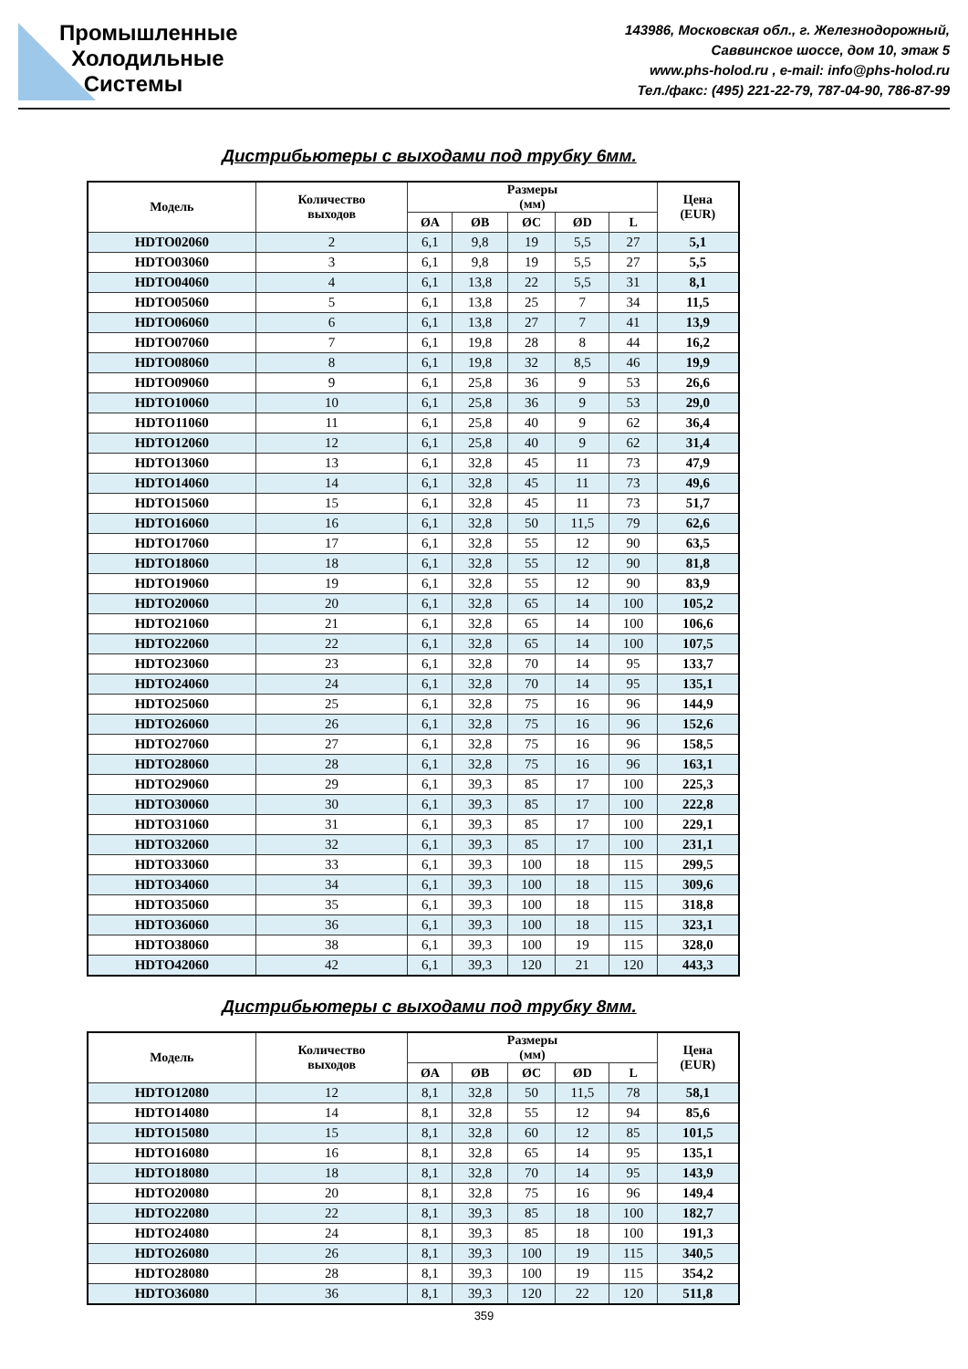Промышленные
Холодильные
Системы
143986, Московская обл., г. Железнодорожный,
Саввинское шоссе, дом 10, этаж 5
www.phs-holod.ru , e-mail: info@phs-holod.ru
Тел./факс: (495) 221-22-79, 787-04-90, 786-87-99
Дистрибьютеры с выходами под трубку 6мм.
| Модель | Количество выходов | Размеры (мм) | | | | | Цена (EUR) |
| --- | --- | --- | --- | --- | --- | --- | --- |
| | | ØA | ØB | ØC | ØD | L | |
| HDTO02060 | 2 | 6,1 | 9,8 | 19 | 5,5 | 27 | 5,1 |
| HDTO03060 | 3 | 6,1 | 9,8 | 19 | 5,5 | 27 | 5,5 |
| HDTO04060 | 4 | 6,1 | 13,8 | 22 | 5,5 | 31 | 8,1 |
| HDTO05060 | 5 | 6,1 | 13,8 | 25 | 7 | 34 | 11,5 |
| HDTO06060 | 6 | 6,1 | 13,8 | 27 | 7 | 41 | 13,9 |
| HDTO07060 | 7 | 6,1 | 19,8 | 28 | 8 | 44 | 16,2 |
| HDTO08060 | 8 | 6,1 | 19,8 | 32 | 8,5 | 46 | 19,9 |
| HDTO09060 | 9 | 6,1 | 25,8 | 36 | 9 | 53 | 26,6 |
| HDTO10060 | 10 | 6,1 | 25,8 | 36 | 9 | 53 | 29,0 |
| HDTO11060 | 11 | 6,1 | 25,8 | 40 | 9 | 62 | 36,4 |
| HDTO12060 | 12 | 6,1 | 25,8 | 40 | 9 | 62 | 31,4 |
| HDTO13060 | 13 | 6,1 | 32,8 | 45 | 11 | 73 | 47,9 |
| HDTO14060 | 14 | 6,1 | 32,8 | 45 | 11 | 73 | 49,6 |
| HDTO15060 | 15 | 6,1 | 32,8 | 45 | 11 | 73 | 51,7 |
| HDTO16060 | 16 | 6,1 | 32,8 | 50 | 11,5 | 79 | 62,6 |
| HDTO17060 | 17 | 6,1 | 32,8 | 55 | 12 | 90 | 63,5 |
| HDTO18060 | 18 | 6,1 | 32,8 | 55 | 12 | 90 | 81,8 |
| HDTO19060 | 19 | 6,1 | 32,8 | 55 | 12 | 90 | 83,9 |
| HDTO20060 | 20 | 6,1 | 32,8 | 65 | 14 | 100 | 105,2 |
| HDTO21060 | 21 | 6,1 | 32,8 | 65 | 14 | 100 | 106,6 |
| HDTO22060 | 22 | 6,1 | 32,8 | 65 | 14 | 100 | 107,5 |
| HDTO23060 | 23 | 6,1 | 32,8 | 70 | 14 | 95 | 133,7 |
| HDTO24060 | 24 | 6,1 | 32,8 | 70 | 14 | 95 | 135,1 |
| HDTO25060 | 25 | 6,1 | 32,8 | 75 | 16 | 96 | 144,9 |
| HDTO26060 | 26 | 6,1 | 32,8 | 75 | 16 | 96 | 152,6 |
| HDTO27060 | 27 | 6,1 | 32,8 | 75 | 16 | 96 | 158,5 |
| HDTO28060 | 28 | 6,1 | 32,8 | 75 | 16 | 96 | 163,1 |
| HDTO29060 | 29 | 6,1 | 39,3 | 85 | 17 | 100 | 225,3 |
| HDTO30060 | 30 | 6,1 | 39,3 | 85 | 17 | 100 | 222,8 |
| HDTO31060 | 31 | 6,1 | 39,3 | 85 | 17 | 100 | 229,1 |
| HDTO32060 | 32 | 6,1 | 39,3 | 85 | 17 | 100 | 231,1 |
| HDTO33060 | 33 | 6,1 | 39,3 | 100 | 18 | 115 | 299,5 |
| HDTO34060 | 34 | 6,1 | 39,3 | 100 | 18 | 115 | 309,6 |
| HDTO35060 | 35 | 6,1 | 39,3 | 100 | 18 | 115 | 318,8 |
| HDTO36060 | 36 | 6,1 | 39,3 | 100 | 18 | 115 | 323,1 |
| HDTO38060 | 38 | 6,1 | 39,3 | 100 | 19 | 115 | 328,0 |
| HDTO42060 | 42 | 6,1 | 39,3 | 120 | 21 | 120 | 443,3 |
Дистрибьютеры с выходами под трубку 8мм.
| Модель | Количество выходов | Размеры (мм) | | | | | Цена (EUR) |
| --- | --- | --- | --- | --- | --- | --- | --- |
| | | ØA | ØB | ØC | ØD | L | |
| HDTO12080 | 12 | 8,1 | 32,8 | 50 | 11,5 | 78 | 58,1 |
| HDTO14080 | 14 | 8,1 | 32,8 | 55 | 12 | 94 | 85,6 |
| HDTO15080 | 15 | 8,1 | 32,8 | 60 | 12 | 85 | 101,5 |
| HDTO16080 | 16 | 8,1 | 32,8 | 65 | 14 | 95 | 135,1 |
| HDTO18080 | 18 | 8,1 | 32,8 | 70 | 14 | 95 | 143,9 |
| HDTO20080 | 20 | 8,1 | 32,8 | 75 | 16 | 96 | 149,4 |
| HDTO22080 | 22 | 8,1 | 39,3 | 85 | 18 | 100 | 182,7 |
| HDTO24080 | 24 | 8,1 | 39,3 | 85 | 18 | 100 | 191,3 |
| HDTO26080 | 26 | 8,1 | 39,3 | 100 | 19 | 115 | 340,5 |
| HDTO28080 | 28 | 8,1 | 39,3 | 100 | 19 | 115 | 354,2 |
| HDTO36080 | 36 | 8,1 | 39,3 | 120 | 22 | 120 | 511,8 |
359